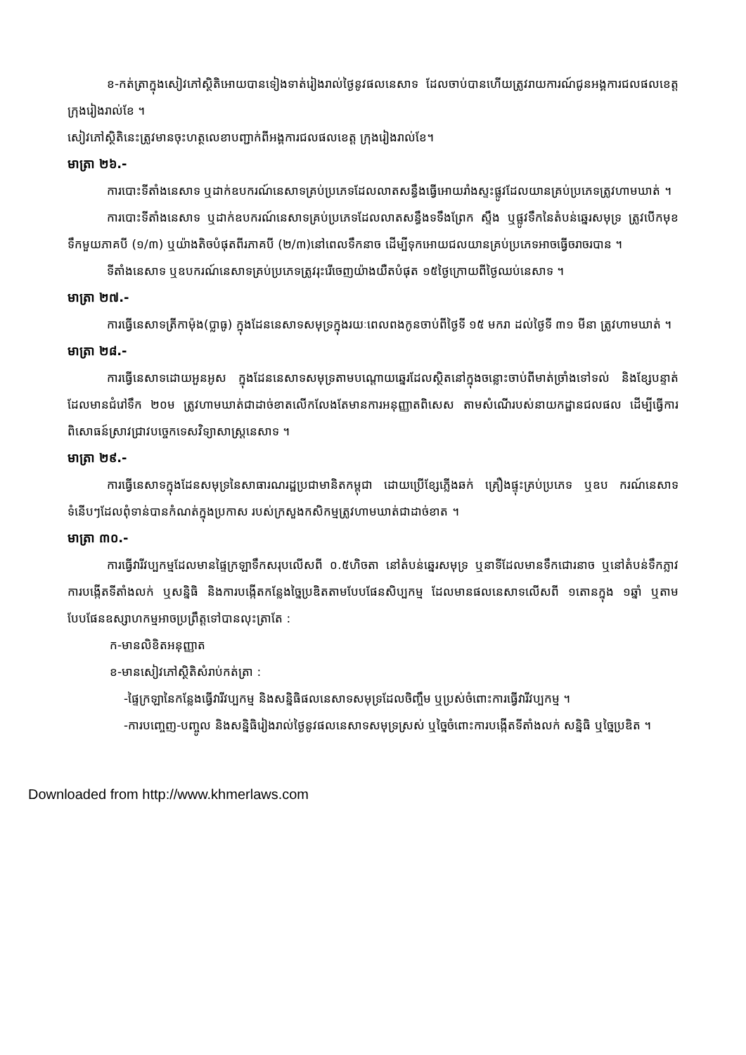ខ-កត់ត្រាក្នុងសៀវភៅស្ថិតិអោយបានទៀងទាត់រៀងរាល់ថ្ងៃនូវផលនេសាទ ដែលចាប់បានហើយត្រូវរាយការណ៍ជូនអង្គការជលផលខេត្ត ក្រុងរៀងរាល់ខែ ។
សៀវភៅស្ថិតិនេះត្រូវមានចុះហត្ថលេខាបញ្ជាក់ពីអង្គការជលផលខេត្ត ក្រុងរៀងរាល់ខែ។
មាត្រា ២៦.-
ការបោះទីតាំងនេសាទ ឬដាក់ឧបករណ៍នេសាទគ្រប់ប្រភេទដែលលាតសន្ធឹងធ្វើអោយរាំងស្ទះផ្លូវដែលយានគ្រប់ប្រភេទត្រូវហាមឃាត់ ។
ការបោះទីតាំងនេសាទ ឬដាក់ឧបករណ៍នេសាទគ្រប់ប្រភេទដែលលាតសន្ធឹងទទឹងព្រែក ស្ទឹង ឬផ្លូវទឹកនៃតំបន់ឆ្នេរសមុទ្រ ត្រូវបើកមុខទឹកមួយភាគបី (១/៣) ឬយ៉ាងតិចបំផុតពីរភាគបី (២/៣)នៅពេលទឹកនាច ដើម្បីទុកអោយជលយានគ្រប់ប្រភេទអាចធ្វើចរាចរបាន ។
ទីតាំងនេសាទ ឬឧបករណ៍នេសាទគ្រប់ប្រភេទត្រូវរុះរើចេញយ៉ាងយឺតបំផុត ១៥ថ្ងៃក្រោយពីថ្ងៃឈប់នេសាទ ។
មាត្រា ២៧.-
ការធ្វើនេសាទត្រីកាម៉ុង(ប្លាធូ) ក្នុងដែននេសាទសមុទ្រក្នុងរយៈពេលពងកូនចាប់ពីថ្ងៃទី ១៥ មករា ដល់ថ្ងៃទី ៣១ មីនា ត្រូវហាមឃាត់ ។
មាត្រា ២៨.-
ការធ្វើនេសាទដោយអួនអូស ក្នុងដែននេសាទសមុទ្រតាមបណ្តោយឆ្នេរដែលស្ថិតនៅក្នុងចន្លោះចាប់ពីមាត់ច្រាំងទៅទល់ និងខ្សែបន្ទាត់ដែលមានជំរៅទឹក ២០ម ត្រូវហាមឃាត់ជាដាច់ខាតលើកលែងតែមានការអនុញ្ញាតពិសេស តាមសំណើរបស់នាយកដ្ឋានជលផល ដើម្បីធ្វើការពិសោធន៍ស្រាវជ្រាវបច្ចេកទេសវិទ្យាសាស្ត្រនេសាទ ។
មាត្រា ២៩.-
ការធ្វើនេសាទក្នុងដែនសមុទ្រនៃសាធារណរដ្ឋប្រជាមានិតកម្ពុជា ដោយប្រើខ្សែភ្លើងឆក់ គ្រឿងផ្ទុះគ្រប់ប្រភេទ ឬឧប ករណ៍នេសាទទំនើបៗដែលពុំទាន់បានកំណត់ក្នុងប្រកាស របស់ក្រសួងកសិកម្មត្រូវហាមឃាត់ជាដាច់ខាត ។
មាត្រា ៣០.-
ការធ្វើវារីវប្បកម្មដែលមានផ្ទៃក្រឡាទឹកសរុបលើសពី ០.៥ហិចតា នៅតំបន់ឆ្នេរសមុទ្រ ឬនាទីដែលមានទឹកជោរនាច ឬនៅតំបន់ទឹកភ្លាវ ការបង្កើតទីតាំងលក់ ឬសន្និធិ និងការបង្កើតកន្លែងច្នៃប្រឌិតតាមបែបផែនសិប្បកម្ម ដែលមានផលនេសាទលើសពី ១តោនក្នុង ១ឆ្នាំ ឬតាមបែបផែនឧស្សាហកម្មអាចប្រព្រឹត្តទៅបានលុះត្រាតែ :
ក-មានលិខិតអនុញ្ញាត
ខ-មានសៀវភៅស្ថិតិសំរាប់កត់ត្រា :
-ផ្ទៃក្រឡានៃកន្លែងធ្វើវារីវប្បកម្ម និងសន្និធិផលនេសាទសមុទ្រដែលចិញ្ចឹម ឬប្រស់ចំពោះការធ្វើវារីវប្បកម្ម ។
-ការបញ្ចេញ-បញ្ចូល និងសន្និធិរៀងរាល់ថ្ងៃនូវផលនេសាទសមុទ្រស្រស់ ឬច្នៃចំពោះការបង្កើតទីតាំងលក់ សន្និធិ ឬច្នៃប្រឌិត ។
Downloaded from http://www.khmerlaws.com